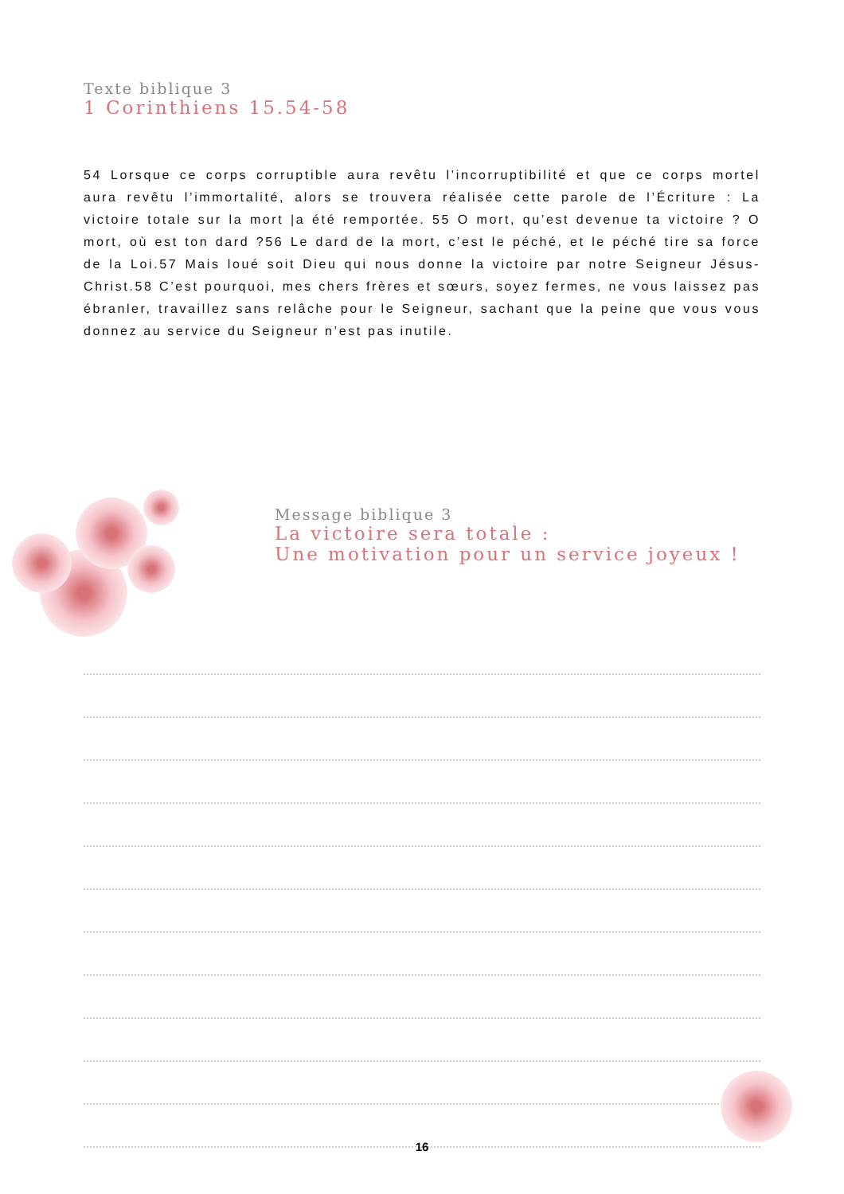Texte biblique 3
1 Corinthiens 15.54-58
54 Lorsque ce corps corruptible aura revêtu l’incorruptibilité et que ce corps mortel aura revêtu l’immortalité, alors se trouvera réalisée cette parole de l’Écriture : La victoire totale sur la mort |a été remportée. 55 O mort, qu’est devenue ta victoire ? O mort, où est ton dard ?56 Le dard de la mort, c’est le péché, et le péché tire sa force de la Loi.57 Mais loué soit Dieu qui nous donne la victoire par notre Seigneur Jésus-Christ.58 C’est pourquoi, mes chers frères et sœurs, soyez fermes, ne vous laissez pas ébranler, travaillez sans relâche pour le Seigneur, sachant que la peine que vous vous donnez au service du Seigneur n’est pas inutile.
Message biblique 3
La victoire sera totale :
Une motivation pour un service joyeux !
16